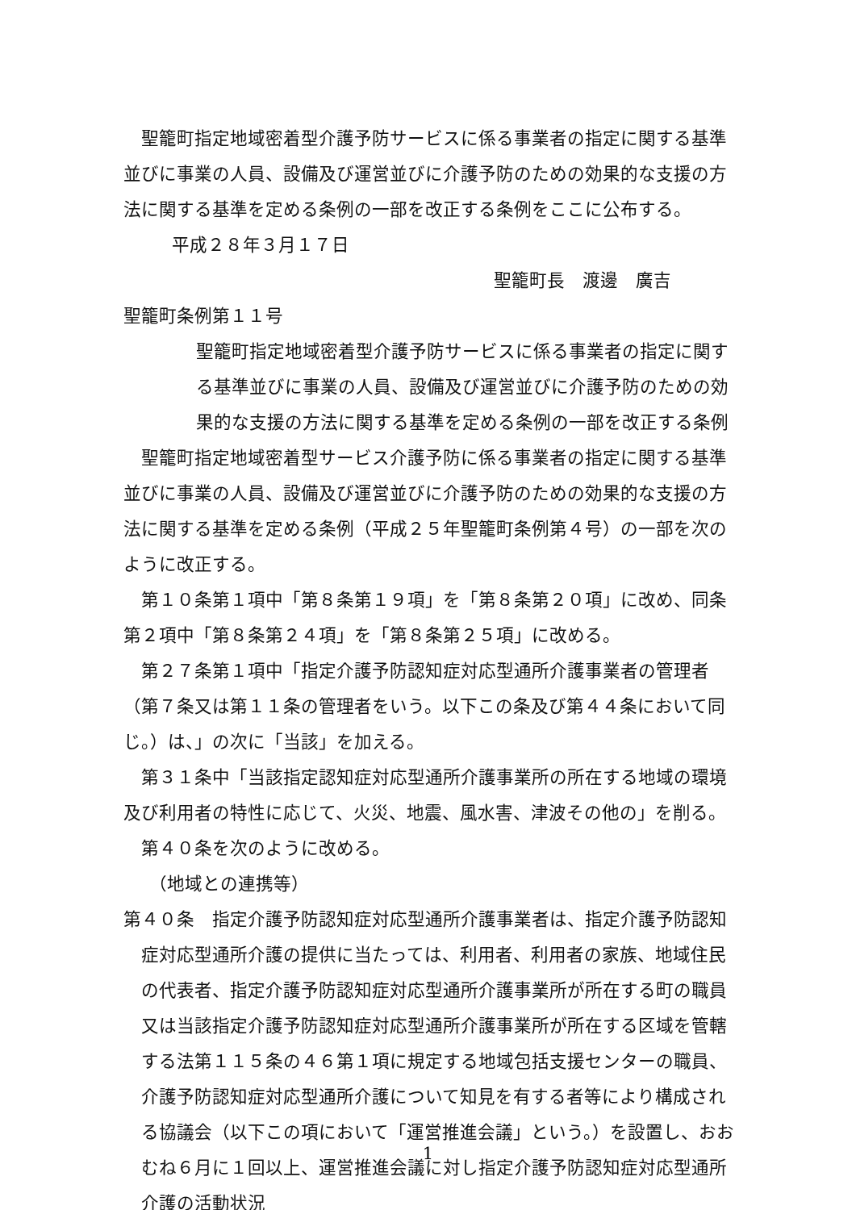聖籠町指定地域密着型介護予防サービスに係る事業者の指定に関する基準並びに事業の人員、設備及び運営並びに介護予防のための効果的な支援の方法に関する基準を定める条例の一部を改正する条例をここに公布する。
平成２８年３月１７日
聖籠町長　渡邊　廣吉
聖籠町条例第１１号
聖籠町指定地域密着型介護予防サービスに係る事業者の指定に関する基準並びに事業の人員、設備及び運営並びに介護予防のための効果的な支援の方法に関する基準を定める条例の一部を改正する条例
聖籠町指定地域密着型サービス介護予防に係る事業者の指定に関する基準並びに事業の人員、設備及び運営並びに介護予防のための効果的な支援の方法に関する基準を定める条例（平成２５年聖籠町条例第４号）の一部を次のように改正する。
第１０条第１項中「第８条第１９項」を「第８条第２０項」に改め、同条第２項中「第８条第２４項」を「第８条第２５項」に改める。
第２７条第１項中「指定介護予防認知症対応型通所介護事業者の管理者（第７条又は第１１条の管理者をいう。以下この条及び第４４条において同じ。）は、」の次に「当該」を加える。
第３１条中「当該指定認知症対応型通所介護事業所の所在する地域の環境及び利用者の特性に応じて、火災、地震、風水害、津波その他の」を削る。
第４０条を次のように改める。
（地域との連携等）
第４０条　指定介護予防認知症対応型通所介護事業者は、指定介護予防認知症対応型通所介護の提供に当たっては、利用者、利用者の家族、地域住民の代表者、指定介護予防認知症対応型通所介護事業所が所在する町の職員又は当該指定介護予防認知症対応型通所介護事業所が所在する区域を管轄する法第１１５条の４６第１項に規定する地域包括支援センターの職員、介護予防認知症対応型通所介護について知見を有する者等により構成される協議会（以下この項において「運営推進会議」という。）を設置し、おおむね６月に１回以上、運営推進会議に対し指定介護予防認知症対応型通所介護の活動状況
1